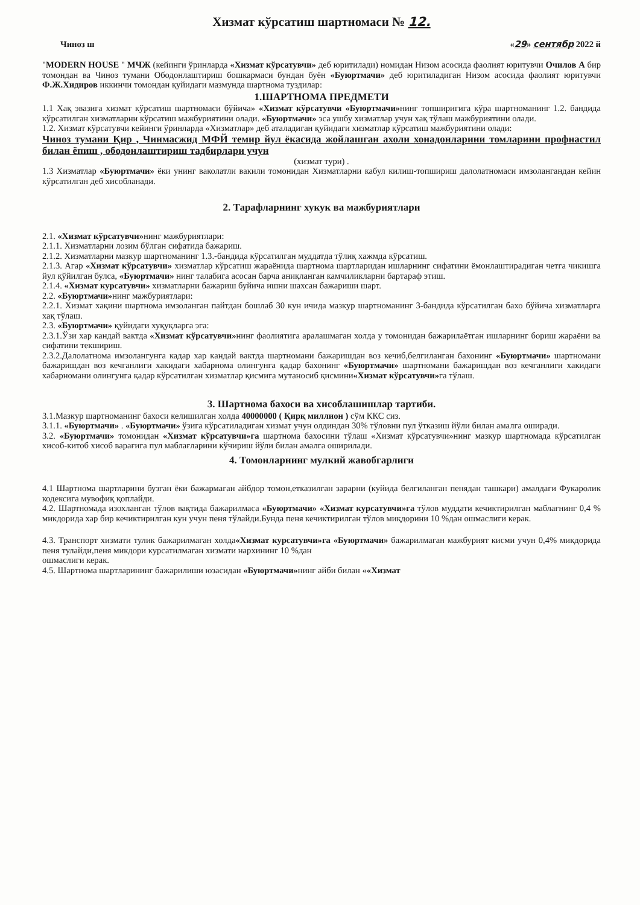Хизмат кўрсатиш шартномаси № 12.
Чиноз ш «29» сентябр 2022 й
"MODERN HOUSE " МЧЖ (кейинги ўринларда «Хизмат кўрсатувчи» деб юритилади) номидан Низом асосида фаолият юритувчи Очилов А бир томондан ва Чиноз тумани Ободонлаштириш бошкармаси бундан буён «Буюртмачи» деб юритиладиган Низом асосида фаолият юритувчи Ф.Ж.Хидиров иккинчи томондан қуйидаги мазмунда шартнома туздилар:
1.ШАРТНОМА ПРЕДМЕТИ
1.1 Хақ эвазига хизмат кўрсатиш шартномаси бўйича» «Хизмат кўрсатувчи «Буюртмачи»нинг топширигига кўра шартноманинг 1.2. бандида кўрсатилган хизматларни кўрсатиш мажбуриятини олади. «Буюртмачи» эса ушбу хизматлар учун хақ тўлаш мажбуриятини олади.
1.2. Хизмат кўрсатувчи кейинги ўринларда «Хизматлар» деб аталадиган қуйидаги хизматлар кўрсатиш мажбуриятини олади:
Чиноз тумани Қир , Чинмасжид МФЙ темир йул ёкасида жойлашган ахоли хонадонларини томларини профнастил билан ёпиш , ободонлаштириш тадбирлари учун
(хизмат тури) .
1.3 Хизматлар «Буюртмачи» ёки унинг ваколатли вакили томонидан Хизматларни кабул килиш-топшириш далолатномаси имзолангандан кейин кўрсатилган деб хисобланади.
2. Тарафларнинг хукук ва мажбуриятлари
2.1. «Хизмат кўрсатувчи»нинг мажбуриятлари:
2.1.1. Хизматларни лозим бўлган сифатида бажариш.
2.1.2. Хизматларни мазкур шартноманинг 1.3.-бандида кўрсатилган муддатда тўлиқ хажмда кўрсатиш.
2.1.3. Агар «Хизмат кўрсатувчи» хизматлар кўрсатиш жараёнида шартнома шартларидан ишларнинг сифатини ёмонлаштирадиган четга чикишга йул қўйилган булса, «Буюртмачи» нинг талабига асосан барча аниқланган камчиликларни бартараф этиш.
2.1.4. «Хизмат курсатувчи» хизматларни бажариш буйича ишни шахсан бажариши шарт.
2.2. «Буюртмачи»нинг мажбуриятлари:
2.2.1. Хизмат хақини шартнома имзоланган пайтдан бошлаб 30 кун ичида мазкур шартноманинг 3-бандида кўрсатилган бахо бўйича хизматларга хақ тўлаш.
2.3. «Буюртмачи» қуйидаги хуқуқларга эга:
2.3.1.Ўзи хар кандай вактда «Хизмат кўрсатувчи»нинг фаолиятига аралашмаган холда у томонидан бажарилаётган ишларнинг бориш жараёни ва сифатини текшириш.
2.3.2.Далолатнома имзолангунга кадар хар кандай вактда шартномани бажаришдан воз кечиб,белгиланган бахонинг «Буюртмачи» шартномани бажаришдан воз кечганлиги хакидаги хабарнома олингунга қадар бахонинг «Буюртмачи» шартномани бажаришдан воз кечганлиги хакидаги хабарномани олингунга қадар кўрсатилган хизматлар қисмига мутаносиб қисмини«Хизмат кўрсатувчи»га тўлаш.
3. Шартнома бахоси ва хисоблашишлар тартиби.
3.1.Мазкур шартноманинг бахоси келишилган холда 40000000 ( Қирқ миллион ) сўм ККС сиз.
3.1.1. «Буюртмачи» . «Буюртмачи» ўзига кўрсатиладиган хизмат учун олдиндан 30% тўловни пул ўтказиш йўли билан амалга оширади.
3.2. «Буюртмачи» томонидан «Хизмат кўрсатувчи»га шартнома бахосини тўлаш «Хизмат кўрсатувчи»нинг мазкур шартномада кўрсатилган хисоб-китоб хисоб варағига пул маблағларини кўчириш йўли билан амалга оширилади.
4. Томонларнинг мулкий жавобгарлиги
4.1 Шартнома шартларини бузган ёки бажармаган айбдор томон,етказилган зарарни (куйида белгиланган пенядан ташкари) амалдаги Фукаролик кодексига мувофиқ қоплайди.
4.2. Шартномада изохланган тўлов вақтида бажарилмаса «Буюртмачи» «Хизмат курсатувчи»га тўлов муддати кечиктирилган маблағнинг 0,4 % микдорида хар бир кечиктирилган кун учун пеня тўлайди.Бунда пеня кечиктирилган тўлов миқдорини 10 %дан ошмаслиги керак.
4.3. Транспорт хизмати тулик бажарилмаган холда«Хизмат курсатувчи»га «Буюртмачи» бажарилмаган мажбурият кисми учун 0,4% микдорида пеня тулайди,пеня микдори курсатилмаган хизмати нархининг 10 %дан
ошмаслиги керак.
4.5. Шартнома шартларининг бажарилиши юзасидан «Буюртмачи»нинг айби билан ««Хизмат